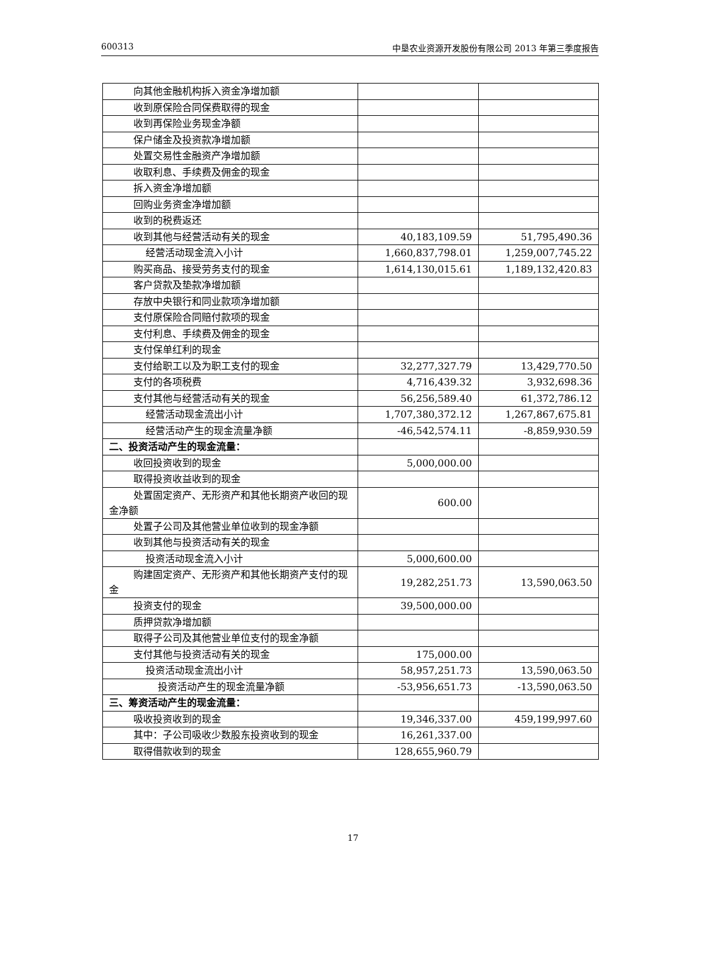600313 中垦农业资源开发股份有限公司 2013 年第三季度报告
| 向其他金融机构拆入资金净增加额 | | |
| 收到原保险合同保费取得的现金 | | |
| 收到再保险业务现金净额 | | |
| 保户储金及投资款净增加额 | | |
| 处置交易性金融资产净增加额 | | |
| 收取利息、手续费及佣金的现金 | | |
| 拆入资金净增加额 | | |
| 回购业务资金净增加额 | | |
| 收到的税费返还 | | |
| 收到其他与经营活动有关的现金 | 40,183,109.59 | 51,795,490.36 |
| 经营活动现金流入小计 | 1,660,837,798.01 | 1,259,007,745.22 |
| 购买商品、接受劳务支付的现金 | 1,614,130,015.61 | 1,189,132,420.83 |
| 客户贷款及垫款净增加额 | | |
| 存放中央银行和同业款项净增加额 | | |
| 支付原保险合同赔付款项的现金 | | |
| 支付利息、手续费及佣金的现金 | | |
| 支付保单红利的现金 | | |
| 支付给职工以及为职工支付的现金 | 32,277,327.79 | 13,429,770.50 |
| 支付的各项税费 | 4,716,439.32 | 3,932,698.36 |
| 支付其他与经营活动有关的现金 | 56,256,589.40 | 61,372,786.12 |
| 经营活动现金流出小计 | 1,707,380,372.12 | 1,267,867,675.81 |
| 经营活动产生的现金流量净额 | -46,542,574.11 | -8,859,930.59 |
| 二、投资活动产生的现金流量： | | |
| 收回投资收到的现金 | 5,000,000.00 | |
| 取得投资收益收到的现金 | | |
| 处置固定资产、无形资产和其他长期资产收回的现金净额 | 600.00 | |
| 处置子公司及其他营业单位收到的现金净额 | | |
| 收到其他与投资活动有关的现金 | | |
| 投资活动现金流入小计 | 5,000,600.00 | |
| 购建固定资产、无形资产和其他长期资产支付的现金 | 19,282,251.73 | 13,590,063.50 |
| 投资支付的现金 | 39,500,000.00 | |
| 质押贷款净增加额 | | |
| 取得子公司及其他营业单位支付的现金净额 | | |
| 支付其他与投资活动有关的现金 | 175,000.00 | |
| 投资活动现金流出小计 | 58,957,251.73 | 13,590,063.50 |
| 投资活动产生的现金流量净额 | -53,956,651.73 | -13,590,063.50 |
| 三、筹资活动产生的现金流量： | | |
| 吸收投资收到的现金 | 19,346,337.00 | 459,199,997.60 |
| 其中：子公司吸收少数股东投资收到的现金 | 16,261,337.00 | |
| 取得借款收到的现金 | 128,655,960.79 | |
17